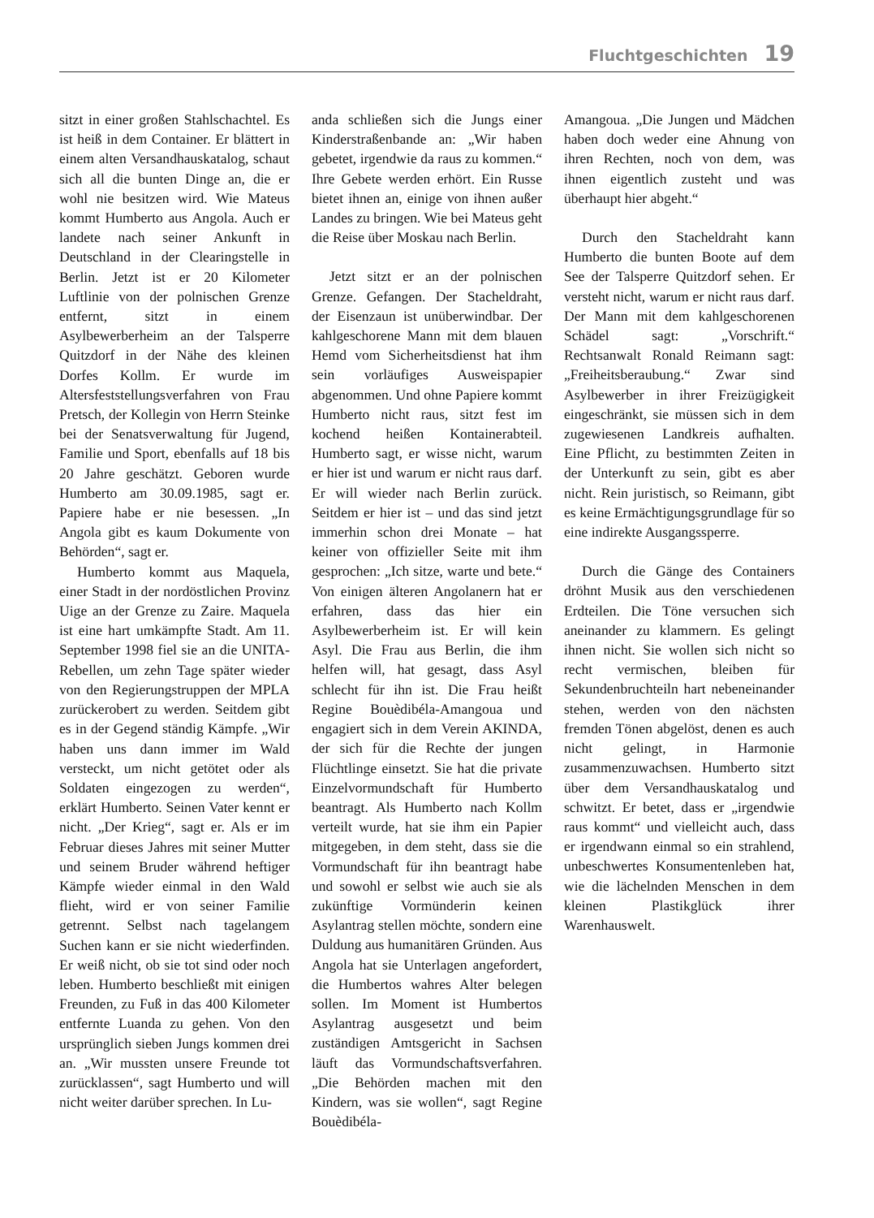Fluchtgeschichten 19
sitzt in einer großen Stahlschachtel. Es ist heiß in dem Container. Er blättert in einem alten Versandhauskatalog, schaut sich all die bunten Dinge an, die er wohl nie besitzen wird. Wie Mateus kommt Humberto aus Angola. Auch er landete nach seiner Ankunft in Deutschland in der Clearingstelle in Berlin. Jetzt ist er 20 Kilometer Luftlinie von der polnischen Grenze entfernt, sitzt in einem Asylbewerberheim an der Talsperre Quitzdorf in der Nähe des kleinen Dorfes Kollm. Er wurde im Altersfeststellungsverfahren von Frau Pretsch, der Kollegin von Herrn Steinke bei der Senatsverwaltung für Jugend, Familie und Sport, ebenfalls auf 18 bis 20 Jahre geschätzt. Geboren wurde Humberto am 30.09.1985, sagt er. Papiere habe er nie besessen. „In Angola gibt es kaum Dokumente von Behörden“, sagt er.
Humberto kommt aus Maquela, einer Stadt in der nordöstlichen Provinz Uige an der Grenze zu Zaire. Maquela ist eine hart umkämpfte Stadt. Am 11. September 1998 fiel sie an die UNITA-Rebellen, um zehn Tage später wieder von den Regierungstruppen der MPLA zurückerobert zu werden. Seitdem gibt es in der Gegend ständig Kämpfe. „Wir haben uns dann immer im Wald versteckt, um nicht getötet oder als Soldaten eingezogen zu werden“, erklärt Humberto. Seinen Vater kennt er nicht. „Der Krieg“, sagt er. Als er im Februar dieses Jahres mit seiner Mutter und seinem Bruder während heftiger Kämpfe wieder einmal in den Wald flieht, wird er von seiner Familie getrennt. Selbst nach tagelangem Suchen kann er sie nicht wiederfinden. Er weiß nicht, ob sie tot sind oder noch leben. Humberto beschließt mit einigen Freunden, zu Fuß in das 400 Kilometer entfernte Luanda zu gehen. Von den ursprünglich sieben Jungs kommen drei an. „Wir mussten unsere Freunde tot zurücklassen“, sagt Humberto und will nicht weiter darüber sprechen. In Lu-
anda schließen sich die Jungs einer Kinderstraßenbande an: „Wir haben gebetet, irgendwie da raus zu kommen.“ Ihre Gebete werden erhört. Ein Russe bietet ihnen an, einige von ihnen außer Landes zu bringen. Wie bei Mateus geht die Reise über Moskau nach Berlin.
Jetzt sitzt er an der polnischen Grenze. Gefangen. Der Stacheldraht, der Eisenzaun ist unüberwindbar. Der kahlgeschorene Mann mit dem blauen Hemd vom Sicherheitsdienst hat ihm sein vorläufiges Ausweispapier abgenommen. Und ohne Papiere kommt Humberto nicht raus, sitzt fest im kochend heißen Kontainerabteil. Humberto sagt, er wisse nicht, warum er hier ist und warum er nicht raus darf. Er will wieder nach Berlin zurück. Seitdem er hier ist – und das sind jetzt immerhin schon drei Monate – hat keiner von offizieller Seite mit ihm gesprochen: „Ich sitze, warte und bete.“ Von einigen älteren Angolanern hat er erfahren, dass das hier ein Asylbewerberheim ist. Er will kein Asyl. Die Frau aus Berlin, die ihm helfen will, hat gesagt, dass Asyl schlecht für ihn ist. Die Frau heißt Regine Bouèdibéla-Amangoua und engagiert sich in dem Verein AKINDA, der sich für die Rechte der jungen Flüchtlinge einsetzt. Sie hat die private Einzelvormundschaft für Humberto beantragt. Als Humberto nach Kollm verteilt wurde, hat sie ihm ein Papier mitgegeben, in dem steht, dass sie die Vormundschaft für ihn beantragt habe und sowohl er selbst wie auch sie als zukünftige Vormünderin keinen Asylantrag stellen möchte, sondern eine Duldung aus humanitären Gründen. Aus Angola hat sie Unterlagen angefordert, die Humbertos wahres Alter belegen sollen. Im Moment ist Humbertos Asylantrag ausgesetzt und beim zuständigen Amtsgericht in Sachsen läuft das Vormundschaftsverfahren. „Die Behörden machen mit den Kindern, was sie wollen“, sagt Regine Bouèdibéla-
Amangoua. „Die Jungen und Mädchen haben doch weder eine Ahnung von ihren Rechten, noch von dem, was ihnen eigentlich zusteht und was überhaupt hier abgeht.“
Durch den Stacheldraht kann Humberto die bunten Boote auf dem See der Talsperre Quitzdorf sehen. Er versteht nicht, warum er nicht raus darf. Der Mann mit dem kahlgeschorenen Schädel sagt: „Vorschrift.“ Rechtsanwalt Ronald Reimann sagt: „Freiheitsberaubung.“ Zwar sind Asylbewerber in ihrer Freizügigkeit eingeschränkt, sie müssen sich in dem zugewiesenen Landkreis aufhalten. Eine Pflicht, zu bestimmten Zeiten in der Unterkunft zu sein, gibt es aber nicht. Rein juristisch, so Reimann, gibt es keine Ermächtigungsgrundlage für so eine indirekte Ausgangssperre.
Durch die Gänge des Containers dröhnt Musik aus den verschiedenen Erdteilen. Die Töne versuchen sich aneinander zu klammern. Es gelingt ihnen nicht. Sie wollen sich nicht so recht vermischen, bleiben für Sekundenbruchteiln hart nebeneinander stehen, werden von den nächsten fremden Tönen abgelöst, denen es auch nicht gelingt, in Harmonie zusammenzuwachsen. Humberto sitzt über dem Versandhauskatalog und schwitzt. Er betet, dass er „irgendwie raus kommt“ und vielleicht auch, dass er irgendwann einmal so ein strahlend, unbeschwertes Konsumentenleben hat, wie die lächelnden Menschen in dem kleinen Plastikglück ihrer Warenhauswelt.